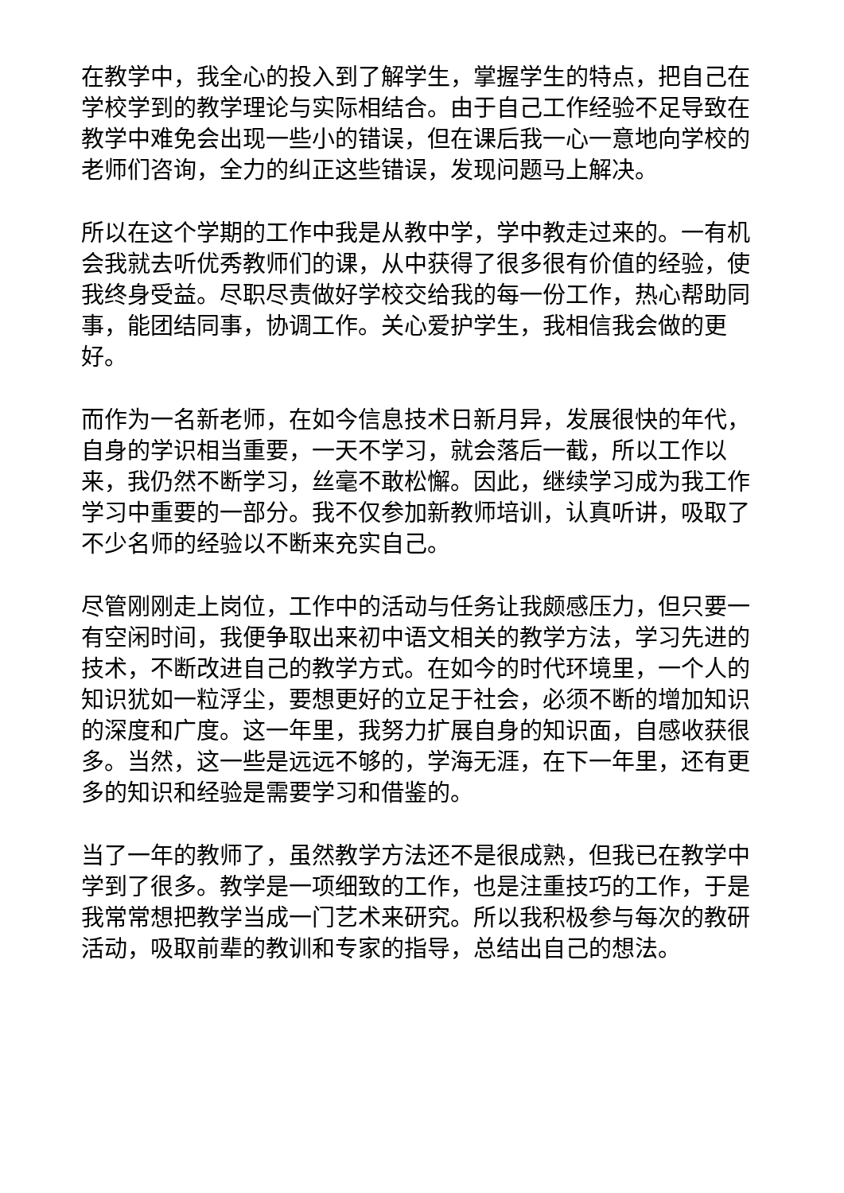在教学中，我全心的投入到了解学生，掌握学生的特点，把自己在学校学到的教学理论与实际相结合。由于自己工作经验不足导致在教学中难免会出现一些小的错误，但在课后我一心一意地向学校的老师们咨询，全力的纠正这些错误，发现问题马上解决。
所以在这个学期的工作中我是从教中学，学中教走过来的。一有机会我就去听优秀教师们的课，从中获得了很多很有价值的经验，使我终身受益。尽职尽责做好学校交给我的每一份工作，热心帮助同事，能团结同事，协调工作。关心爱护学生，我相信我会做的更好。
而作为一名新老师，在如今信息技术日新月异，发展很快的年代，自身的学识相当重要，一天不学习，就会落后一截，所以工作以来，我仍然不断学习，丝毫不敢松懈。因此，继续学习成为我工作学习中重要的一部分。我不仅参加新教师培训，认真听讲，吸取了不少名师的经验以不断来充实自己。
尽管刚刚走上岗位，工作中的活动与任务让我颇感压力，但只要一有空闲时间，我便争取出来初中语文相关的教学方法，学习先进的技术，不断改进自己的教学方式。在如今的时代环境里，一个人的知识犹如一粒浮尘，要想更好的立足于社会，必须不断的增加知识的深度和广度。这一年里，我努力扩展自身的知识面，自感收获很多。当然，这一些是远远不够的，学海无涯，在下一年里，还有更多的知识和经验是需要学习和借鉴的。
当了一年的教师了，虽然教学方法还不是很成熟，但我已在教学中学到了很多。教学是一项细致的工作，也是注重技巧的工作，于是我常常想把教学当成一门艺术来研究。所以我积极参与每次的教研活动，吸取前辈的教训和专家的指导，总结出自己的想法。